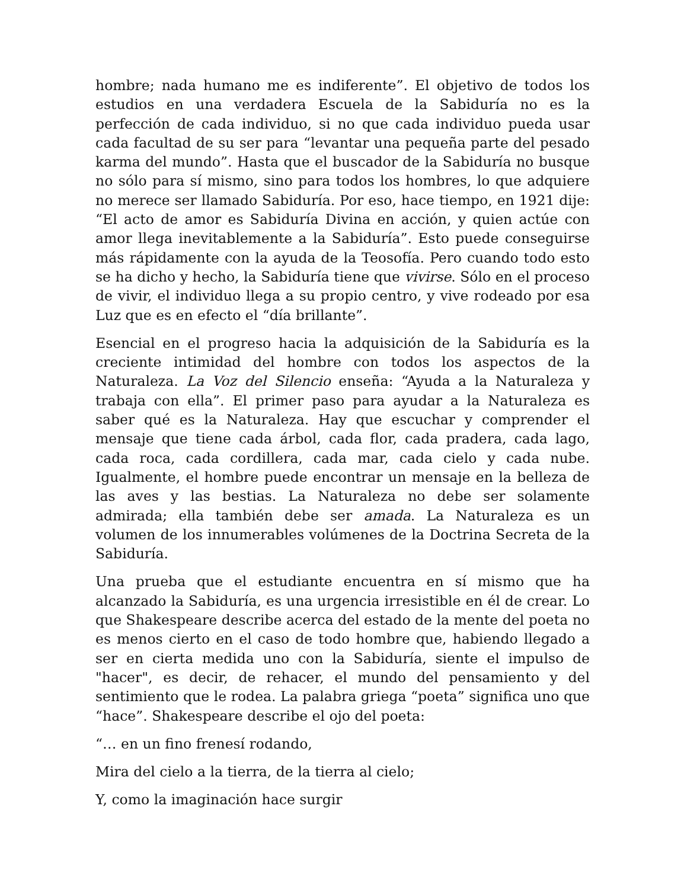hombre; nada humano me es indiferente”. El objetivo de todos los estudios en una verdadera Escuela de la Sabiduría no es la perfección de cada individuo, si no que cada individuo pueda usar cada facultad de su ser para “levantar una pequeña parte del pesado karma del mundo”. Hasta que el buscador de la Sabiduría no busque no sólo para sí mismo, sino para todos los hombres, lo que adquiere no merece ser llamado Sabiduría. Por eso, hace tiempo, en 1921 dije: “El acto de amor es Sabiduría Divina en acción, y quien actúe con amor llega inevitablemente a la Sabiduría”. Esto puede conseguirse más rápidamente con la ayuda de la Teosofía. Pero cuando todo esto se ha dicho y hecho, la Sabiduría tiene que vivirse. Sólo en el proceso de vivir, el individuo llega a su propio centro, y vive rodeado por esa Luz que es en efecto el “día brillante”.
Esencial en el progreso hacia la adquisición de la Sabiduría es la creciente intimidad del hombre con todos los aspectos de la Naturaleza. La Voz del Silencio enseña: “Ayuda a la Naturaleza y trabaja con ella”. El primer paso para ayudar a la Naturaleza es saber qué es la Naturaleza. Hay que escuchar y comprender el mensaje que tiene cada árbol, cada flor, cada pradera, cada lago, cada roca, cada cordillera, cada mar, cada cielo y cada nube. Igualmente, el hombre puede encontrar un mensaje en la belleza de las aves y las bestias. La Naturaleza no debe ser solamente admirada; ella también debe ser amada. La Naturaleza es un volumen de los innumerables volúmenes de la Doctrina Secreta de la Sabiduría.
Una prueba que el estudiante encuentra en sí mismo que ha alcanzado la Sabiduría, es una urgencia irresistible en él de crear. Lo que Shakespeare describe acerca del estado de la mente del poeta no es menos cierto en el caso de todo hombre que, habiendo llegado a ser en cierta medida uno con la Sabiduría, siente el impulso de "hacer", es decir, de rehacer, el mundo del pensamiento y del sentimiento que le rodea. La palabra griega “poeta” significa uno que “hace”. Shakespeare describe el ojo del poeta:
“… en un fino frenesí rodando,
Mira del cielo a la tierra, de la tierra al cielo;
Y, como la imaginación hace surgir